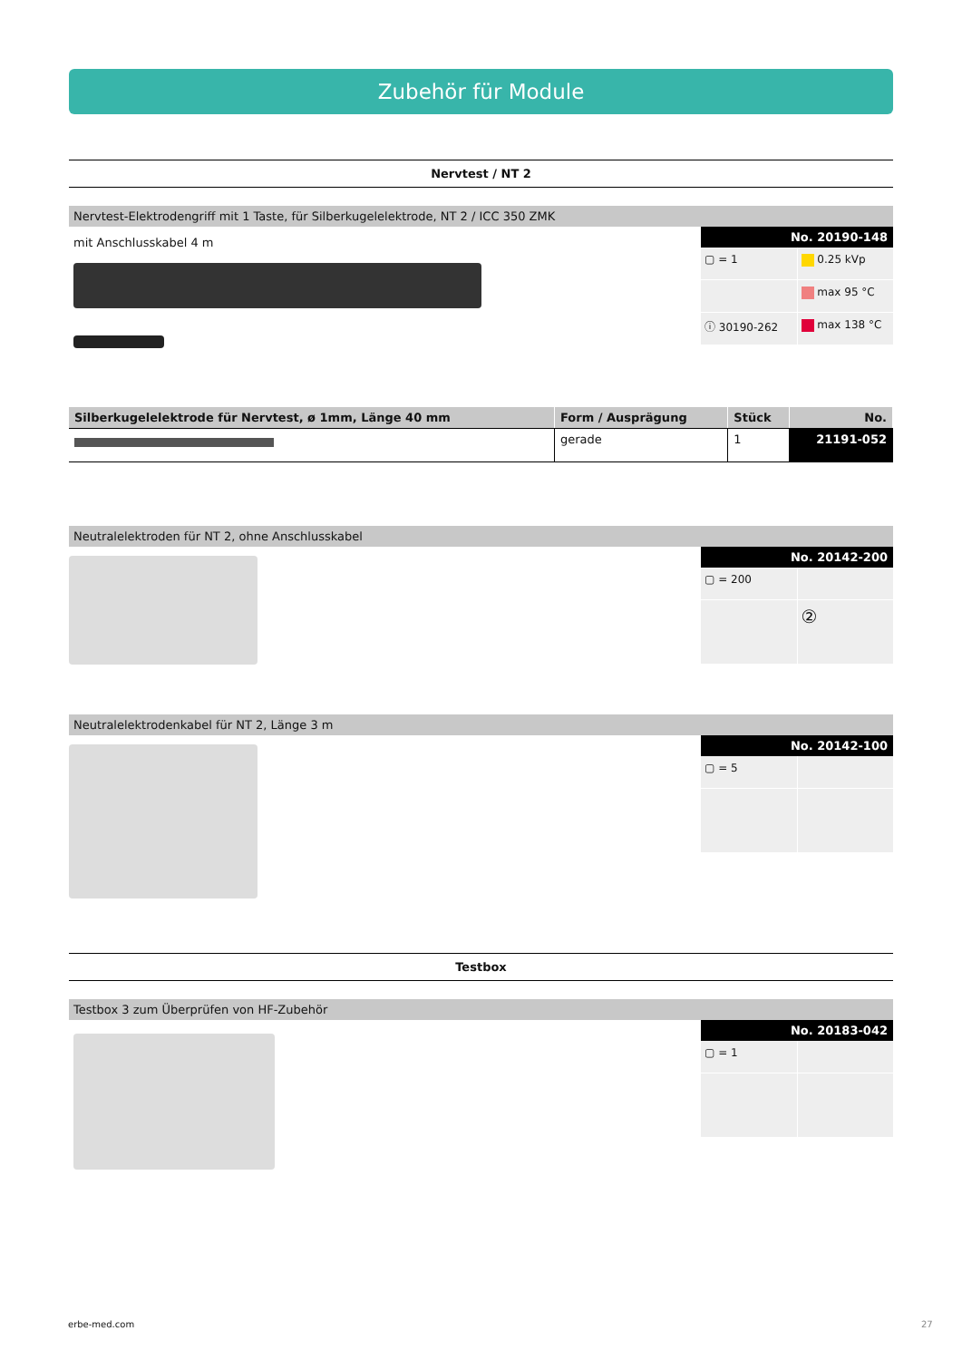Zubehör für Module
Nervtest / NT 2
Nervtest-Elektrodengriff mit 1 Taste, für Silberkugelelektrode, NT 2 / ICC 350 ZMK
mit Anschlusskabel 4 m
No. 20190-148
▢ = 1
0.25 kVp
max 95 °C
ⓘ 30190-262
max 138 °C
| Silberkugelelektrode für Nervtest, ø 1mm, Länge 40 mm | Form / Ausprägung | Stück | No. |
| --- | --- | --- | --- |
| | gerade | 1 | 21191-052 |
Neutralelektroden für NT 2, ohne Anschlusskabel
No. 20142-200
▢ = 200
②
Neutralelektrodenkabel für NT 2, Länge 3 m
No. 20142-100
▢ = 5
Testbox
Testbox 3 zum Überprüfen von HF-Zubehör
No. 20183-042
▢ = 1
erbe-med.com 27